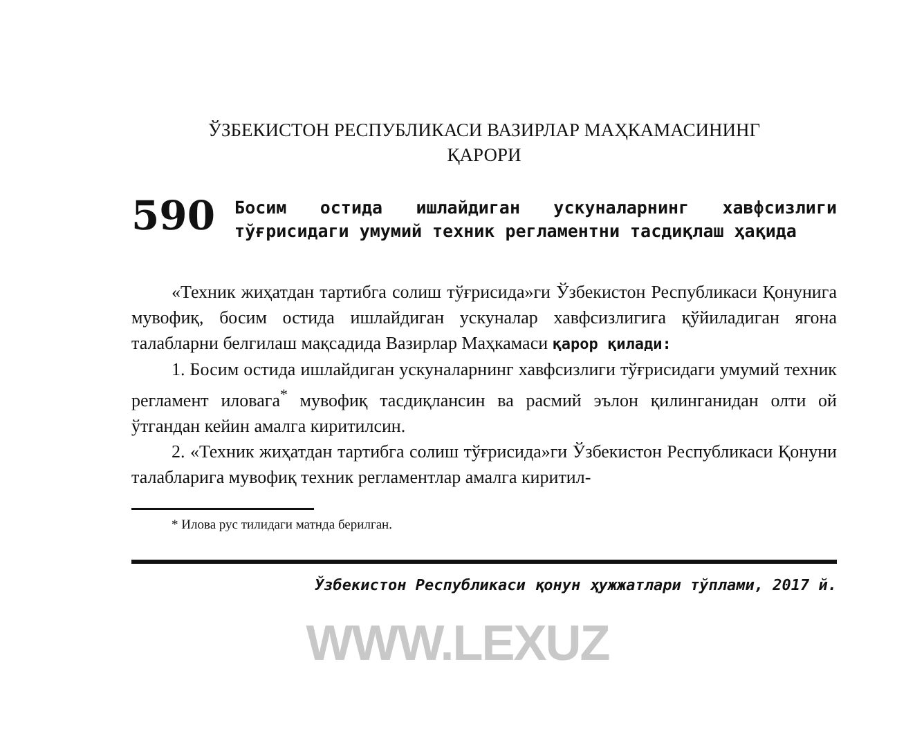ЎЗБЕКИСТОН РЕСПУБЛИКАСИ ВАЗИРЛАР МАҲКАМАСИНИНГ
ҚАРОРИ
590 Босим остида ишлайдиган ускуналарнинг хавфсизлиги тўғрисидаги умумий техник регламентни тасдиқлаш ҳақида
«Техник жиҳатдан тартибга солиш тўғрисида»ги Ўзбекистон Республикаси Қонунига мувофиқ, босим остида ишлайдиган ускуналар хавфсизлигига қўйиладиган ягона талабларни белгилаш мақсадида Вазирлар Маҳкамаси қарор қилади:
1. Босим остида ишлайдиган ускуналарнинг хавфсизлиги тўғрисидаги умумий техник регламент иловага<sup>*</sup> мувофиқ тасдиқлансин ва расмий эълон қилинганидан олти ой ўтгандан кейин амалга киритилсин.
2. «Техник жиҳатдан тартибга солиш тўғрисида»ги Ўзбекистон Республикаси Қонуни талабларига мувофиқ техник регламентлар амалга киритил-
* Илова рус тилидаги матнда берилган.
Ўзбекистон Республикаси қонун ҳужжатлари тўплами, 2017 й.
WWW.LEXUZ